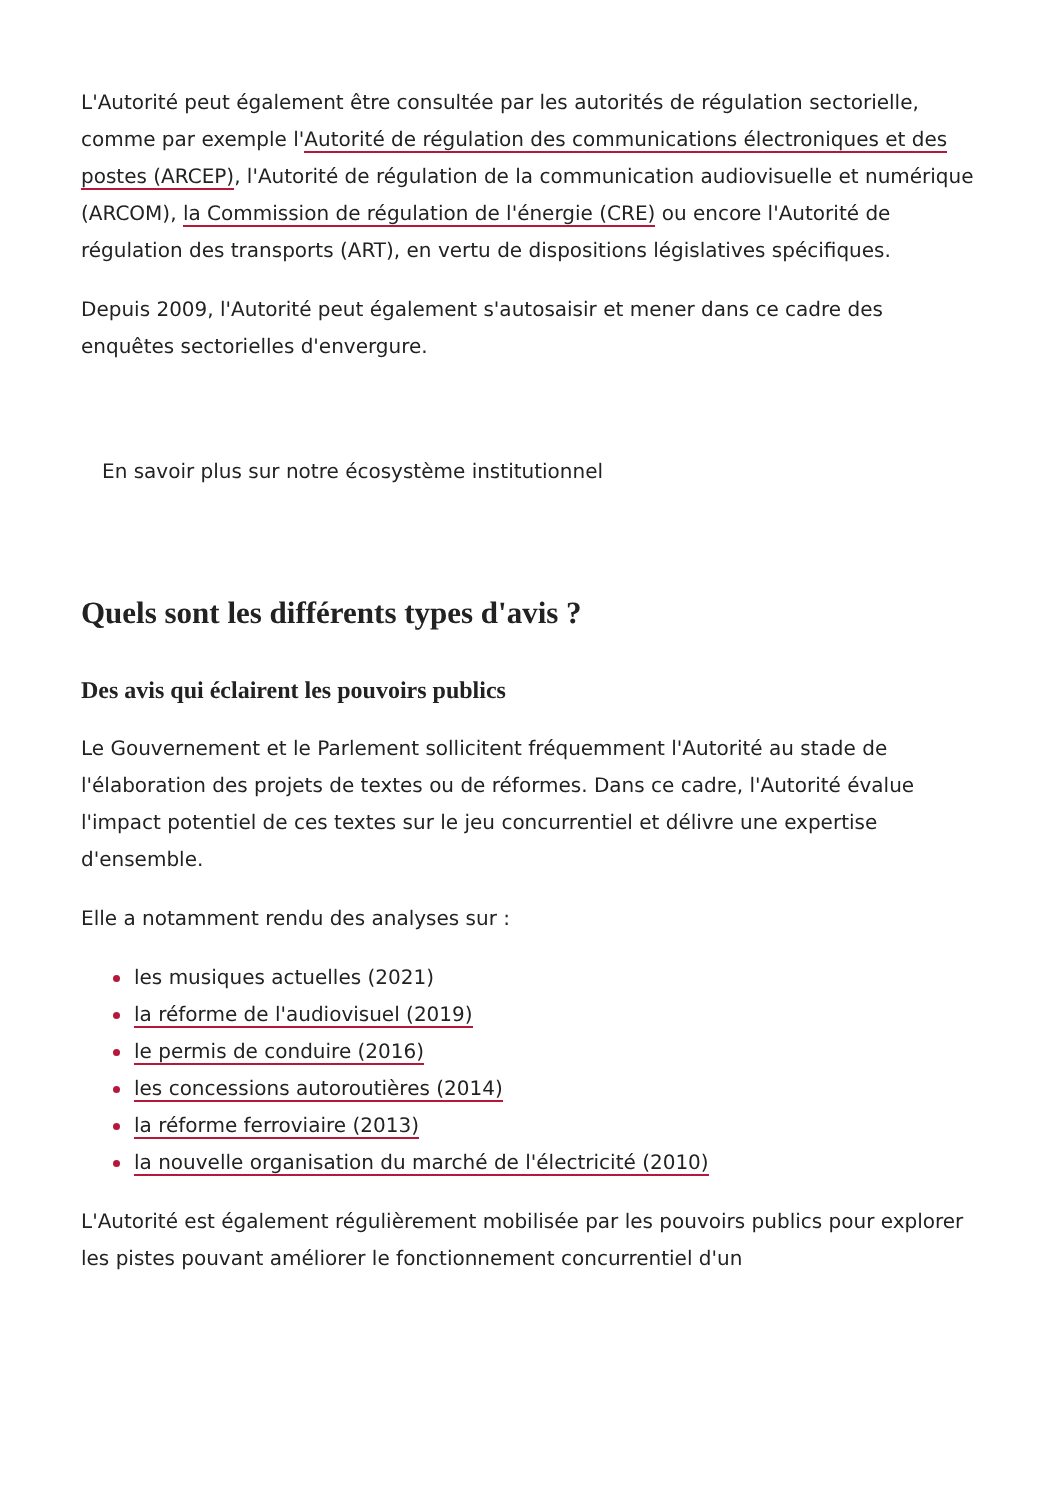L'Autorité peut également être consultée par les autorités de régulation sectorielle, comme par exemple l'Autorité de régulation des communications électroniques et des postes (ARCEP), l'Autorité de régulation de la communication audiovisuelle et numérique (ARCOM), la Commission de régulation de l'énergie (CRE) ou encore l'Autorité de régulation des transports (ART), en vertu de dispositions législatives spécifiques.
Depuis 2009, l'Autorité peut également s'autosaisir et mener dans ce cadre des enquêtes sectorielles d'envergure.
En savoir plus sur notre écosystème institutionnel
Quels sont les différents types d'avis ?
Des avis qui éclairent les pouvoirs publics
Le Gouvernement et le Parlement sollicitent fréquemment l'Autorité au stade de l'élaboration des projets de textes ou de réformes. Dans ce cadre, l'Autorité évalue l'impact potentiel de ces textes sur le jeu concurrentiel et délivre une expertise d'ensemble.
Elle a notamment rendu des analyses sur :
les musiques actuelles (2021)
la réforme de l'audiovisuel (2019)
le permis de conduire (2016)
les concessions autoroutières (2014)
la réforme ferroviaire (2013)
la nouvelle organisation du marché de l'électricité (2010)
L'Autorité est également régulièrement mobilisée par les pouvoirs publics pour explorer les pistes pouvant améliorer le fonctionnement concurrentiel d'un